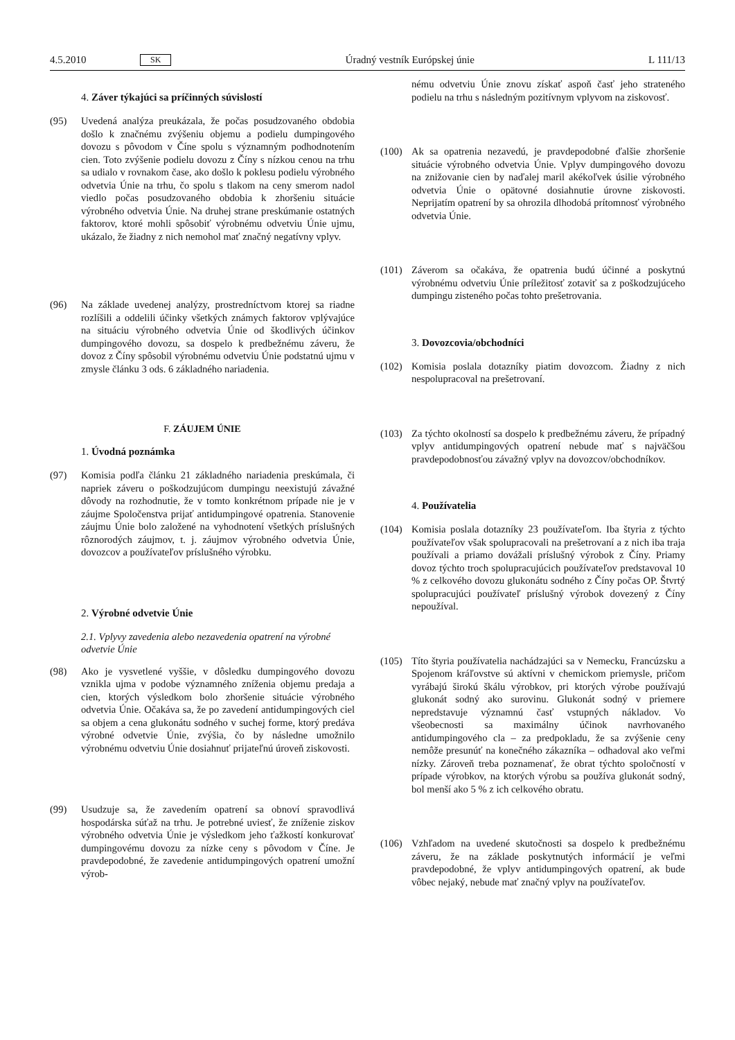4.5.2010 SK Úradný vestník Európskej únie L 111/13
4. Záver týkajúci sa príčinných súvislostí
(95) Uvedená analýza preukázala, že počas posudzovaného obdobia došlo k značnému zvýšeniu objemu a podielu dumpingového dovozu s pôvodom v Číne spolu s významným podhodnotením cien. Toto zvýšenie podielu dovozu z Číny s nízkou cenou na trhu sa udialo v rovnakom čase, ako došlo k poklesu podielu výrobného odvetvia Únie na trhu, čo spolu s tlakom na ceny smerom nadol viedlo počas posudzovaného obdobia k zhoršeniu situácie výrobného odvetvia Únie. Na druhej strane preskúmanie ostatných faktorov, ktoré mohli spôsobiť výrobnému odvetviu Únie ujmu, ukázalo, že žiadny z nich nemohol mať značný negatívny vplyv.
(96) Na základe uvedenej analýzy, prostredníctvom ktorej sa riadne rozlíšili a oddelili účinky všetkých známych faktorov vplývajúce na situáciu výrobného odvetvia Únie od škodlivých účinkov dumpingového dovozu, sa dospelo k predbežnému záveru, že dovoz z Číny spôsobil výrobnému odvetviu Únie podstatnú ujmu v zmysle článku 3 ods. 6 základného nariadenia.
F. ZÁUJEM ÚNIE
1. Úvodná poznámka
(97) Komisia podľa článku 21 základného nariadenia preskúmala, či napriek záveru o poškodzujúcom dumpingu neexistujú závažné dôvody na rozhodnutie, že v tomto konkrétnom prípade nie je v záujme Spoločenstva prijať antidumpingové opatrenia. Stanovenie záujmu Únie bolo založené na vyhodnotení všetkých príslušných rôznorodých záujmov, t. j. záujmov výrobného odvetvia Únie, dovozcov a používateľov príslušného výrobku.
2. Výrobné odvetvie Únie
2.1. Vplyvy zavedenia alebo nezavedenia opatrení na výrobné odvetvie Únie
(98) Ako je vysvetlené vyššie, v dôsledku dumpingového dovozu vznikla ujma v podobe významného zníženia objemu predaja a cien, ktorých výsledkom bolo zhoršenie situácie výrobného odvetvia Únie. Očakáva sa, že po zavedení antidumpingových ciel sa objem a cena glukonátu sodného v suchej forme, ktorý predáva výrobné odvetvie Únie, zvýšia, čo by následne umožnilo výrobnému odvetviu Únie dosiahnuť prijateľnú úroveň ziskovosti.
(99) Usudzuje sa, že zavedením opatrení sa obnoví spravodlivá hospodárska súťaž na trhu. Je potrebné uviesť, že zníženie ziskov výrobného odvetvia Únie je výsledkom jeho ťažkostí konkurovať dumpingovému dovozu za nízke ceny s pôvodom v Číne. Je pravdepodobné, že zavedenie antidumpingových opatrení umožní výrob-
nému odvetviu Únie znovu získať aspoň časť jeho strateného podielu na trhu s následným pozitívnym vplyvom na ziskovosť.
(100) Ak sa opatrenia nezavedú, je pravdepodobné ďalšie zhoršenie situácie výrobného odvetvia Únie. Vplyv dumpingového dovozu na znižovanie cien by naďalej maril akékoľvek úsilie výrobného odvetvia Únie o opätovné dosiahnutie úrovne ziskovosti. Neprijatím opatrení by sa ohrozila dlhodobá prítomnosť výrobného odvetvia Únie.
(101) Záverom sa očakáva, že opatrenia budú účinné a poskytnú výrobnému odvetviu Únie príležitosť zotaviť sa z poškodzujúceho dumpingu zisteného počas tohto prešetrovania.
3. Dovozcovia/obchodníci
(102) Komisia poslala dotazníky piatim dovozcom. Žiadny z nich nespolupracoval na prešetrovaní.
(103) Za týchto okolností sa dospelo k predbežnému záveru, že prípadný vplyv antidumpingových opatrení nebude mať s najväčšou pravdepodobnosťou závažný vplyv na dovozcov/obchodníkov.
4. Používatelia
(104) Komisia poslala dotazníky 23 používateľom. Iba štyria z týchto používateľov však spolupracovali na prešetrovaní a z nich iba traja používali a priamo dovážali príslušný výrobok z Číny. Priamy dovoz týchto troch spolupracujúcich používateľov predstavoval 10 % z celkového dovozu glukonátu sodného z Číny počas OP. Štvrtý spolupracujúci používateľ príslušný výrobok dovezený z Číny nepoužíval.
(105) Títo štyria používatelia nachádzajúci sa v Nemecku, Francúzsku a Spojenom kráľovstve sú aktívni v chemickom priemysle, pričom vyrábajú širokú škálu výrobkov, pri ktorých výrobe používajú glukonát sodný ako surovinu. Glukonát sodný v priemere nepredstavuje významnú časť vstupných nákladov. Vo všeobecnosti sa maximálny účinok navrhovaného antidumpingového cla – za predpokladu, že sa zvýšenie ceny nemôže presunúť na konečného zákazníka – odhadoval ako veľmi nízky. Zároveň treba poznamenať, že obrat týchto spoločností v prípade výrobkov, na ktorých výrobu sa používa glukonát sodný, bol menší ako 5 % z ich celkového obratu.
(106) Vzhľadom na uvedené skutočnosti sa dospelo k predbežnému záveru, že na základe poskytnutých informácií je veľmi pravdepodobné, že vplyv antidumpingových opatrení, ak bude vôbec nejaký, nebude mať značný vplyv na používateľov.